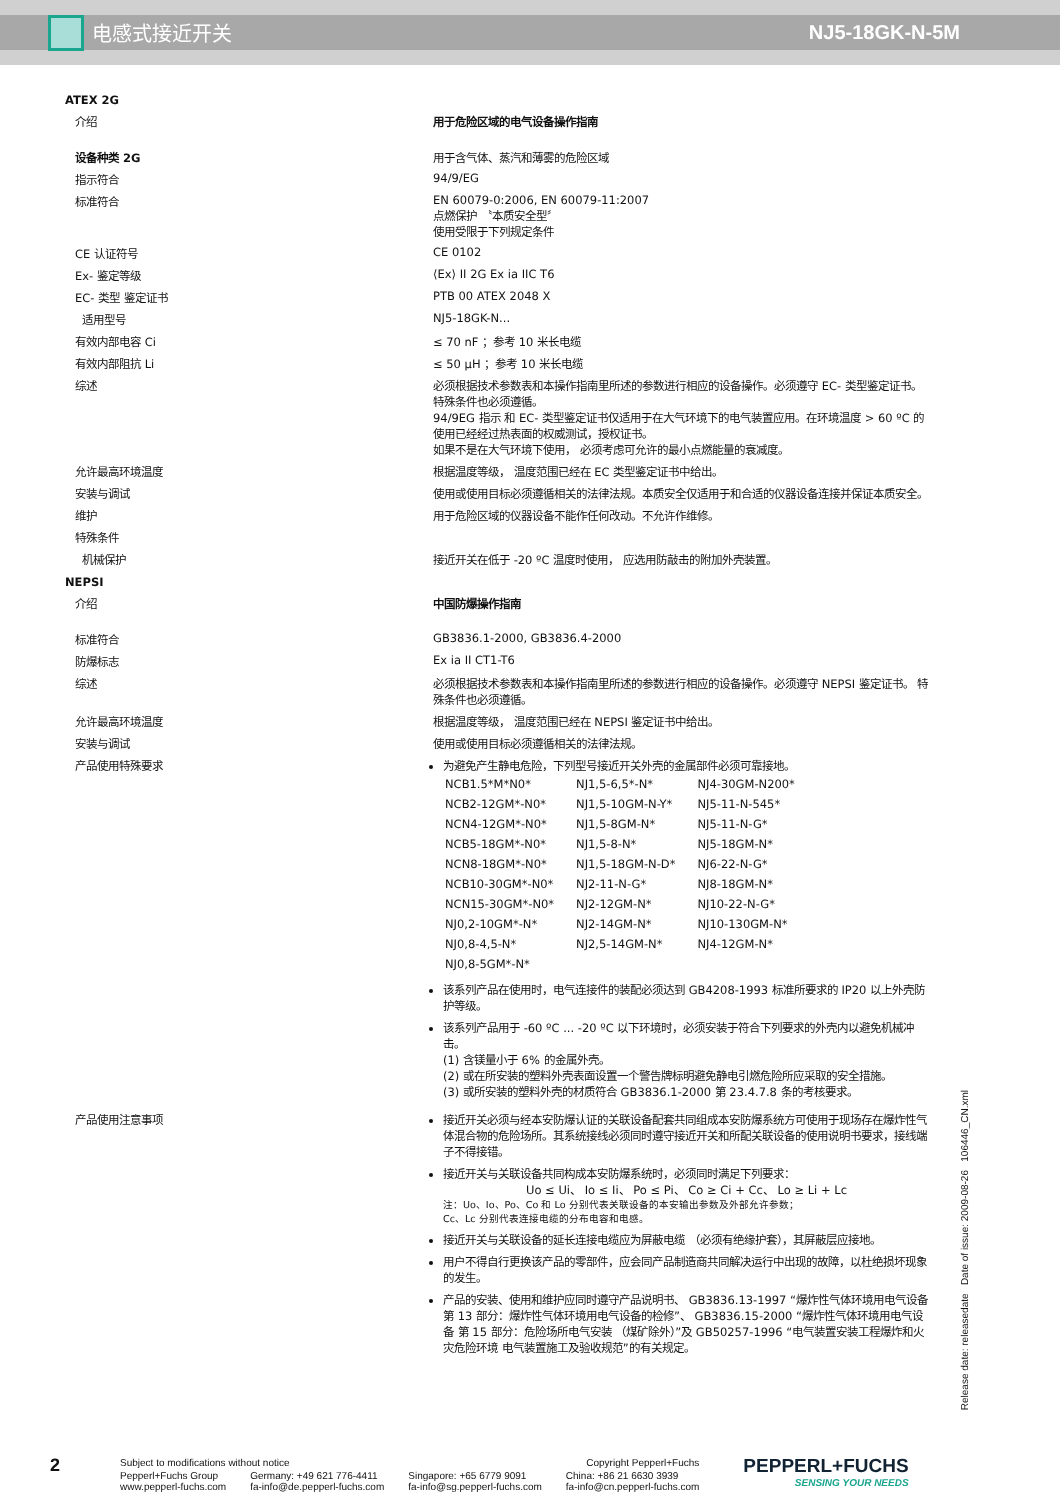电感式接近开关 NJ5-18GK-N-5M
ATEX 2G
介绍 用于危险区域的电气设备操作指南
设备种类 2G 用于含气体、蒸汽和薄雾的危险区域
指示符合 94/9/EG
标准符合 EN 60079-0:2006, EN 60079-11:2007
点燃保护 〝本质安全型〞
使用受限于下列规定条件
CE 认证符号 CE 0102
Ex- 鉴定等级 ⟨Ex⟩ II 2G Ex ia IIC T6
EC- 类型 鉴定证书 PTB 00 ATEX 2048 X
适用型号 NJ5-18GK-N...
有效内部电容 Ci ≤ 70 nF ；参考 10 米长电缆
有效内部阻抗 Li ≤ 50 μH ；参考 10 米长电缆
综述 必须根据技术参数表和本操作指南里所述的参数进行相应的设备操作。必须遵守 EC- 类型鉴定证书。 特殊条件也必须遵循。
94/9EG 指示 和 EC- 类型鉴定证书仅适用于在大气环境下的电气装置应用。在环境温度 > 60 ºC 的使用已经经过热表面的权威测试，授权证书。
如果不是在大气环境下使用， 必须考虑可允许的最小点燃能量的衰减度。
允许最高环境温度 根据温度等级， 温度范围已经在 EC 类型鉴定证书中给出。
安装与调试 使用或使用目标必须遵循相关的法律法规。本质安全仅适用于和合适的仪器设备连接并保证本质安全。
维护 用于危险区域的仪器设备不能作任何改动。不允许作维修。
特殊条件
机械保护 接近开关在低于 -20 ºC 温度时使用， 应选用防敲击的附加外壳装置。
NEPSI
介绍 中国防爆操作指南
标准符合 GB3836.1-2000, GB3836.4-2000
防爆标志 Ex ia II CT1-T6
综述 必须根据技术参数表和本操作指南里所述的参数进行相应的设备操作。必须遵守 NEPSI 鉴定证书。 特殊条件也必须遵循。
允许最高环境温度 根据温度等级， 温度范围已经在 NEPSI 鉴定证书中给出。
安装与调试 使用或使用目标必须遵循相关的法律法规。
产品使用特殊要求 为避免产生静电危险，下列型号接近开关外壳的金属部件必须可靠接地。
| NCB1.5*M*N0* | NJ1,5-6,5*-N* | NJ4-30GM-N200* |
| NCB2-12GM*-N0* | NJ1,5-10GM-N-Y* | NJ5-11-N-545* |
| NCN4-12GM*-N0* | NJ1,5-8GM-N* | NJ5-11-N-G* |
| NCB5-18GM*-N0* | NJ1,5-8-N* | NJ5-18GM-N* |
| NCN8-18GM*-N0* | NJ1,5-18GM-N-D* | NJ6-22-N-G* |
| NCB10-30GM*-N0* | NJ2-11-N-G* | NJ8-18GM-N* |
| NCN15-30GM*-N0* | NJ2-12GM-N* | NJ10-22-N-G* |
| NJ0,2-10GM*-N* | NJ2-14GM-N* | NJ10-130GM-N* |
| NJ0,8-4,5-N* | NJ2,5-14GM-N* | NJ4-12GM-N* |
| NJ0,8-5GM*-N* | | |
该系列产品在使用时，电气连接件的装配必须达到 GB4208-1993 标准所要求的 IP20 以上外壳防护等级。
该系列产品用于 -60 ºC ... -20 ºC 以下环境时，必须安装于符合下列要求的外壳内以避免机械冲击。
(1) 含镁量小于 6% 的金属外壳。
(2) 或在所安装的塑料外壳表面设置一个警告牌标明避免静电引燃危险所应采取的安全措施。
(3) 或所安装的塑料外壳的材质符合 GB3836.1-2000 第 23.4.7.8 条的考核要求。
产品使用注意事项 接近开关必须与经本安防爆认证的关联设备配套共同组成本安防爆系统方可使用于现场存在爆炸性气体混合物的危险场所。其系统接线必须同时遵守接近开关和所配关联设备的使用说明书要求，接线端子不得接错。
接近开关与关联设备共同构成本安防爆系统时，必须同时满足下列要求：
Uo ≤ Ui、 Io ≤ Ii、 Po ≤ Pi、 Co ≥ Ci + Cc、 Lo ≥ Li + Lc注：Uo、Io、Po、Co 和 Lo 分别代表关联设备的本安输出参数及外部允许参数；
Cc、Lc 分别代表连接电缆的分布电容和电感。
接近开关与关联设备的延长连接电缆应为屏蔽电缆 （必须有绝缘护套），其屏蔽层应接地。
用户不得自行更换该产品的零部件，应会同产品制造商共同解决运行中出现的故障，以杜绝损坏现象的发生。
产品的安装、使用和维护应同时遵守产品说明书、 GB3836.13-1997 “爆炸性气体环境用电气设备 第 13 部分：爆炸性气体环境用电气设备的检修”、 GB3836.15-2000 “爆炸性气体环境用电气设备 第 15 部分：危险场所电气安装 （煤矿除外）”及 GB50257-1996 “电气装置安装工程爆炸和火灾危险环境 电气装置施工及验收规范”的有关规定。
Release date: releasedate Date of issue: 2009-08-26 106446_CN.xml
2
| Subject to modifications without notice | | | Copyright Pepperl+Fuchs |
| Pepperl+Fuchs Group www.pepperl-fuchs.com | Germany: +49 621 776-4411 fa-info@de.pepperl-fuchs.com | Singapore: +65 6779 9091 fa-info@sg.pepperl-fuchs.com | China: +86 21 6630 3939 fa-info@cn.pepperl-fuchs.com |
PEPPERL+FUCHS
SENSING YOUR NEEDS